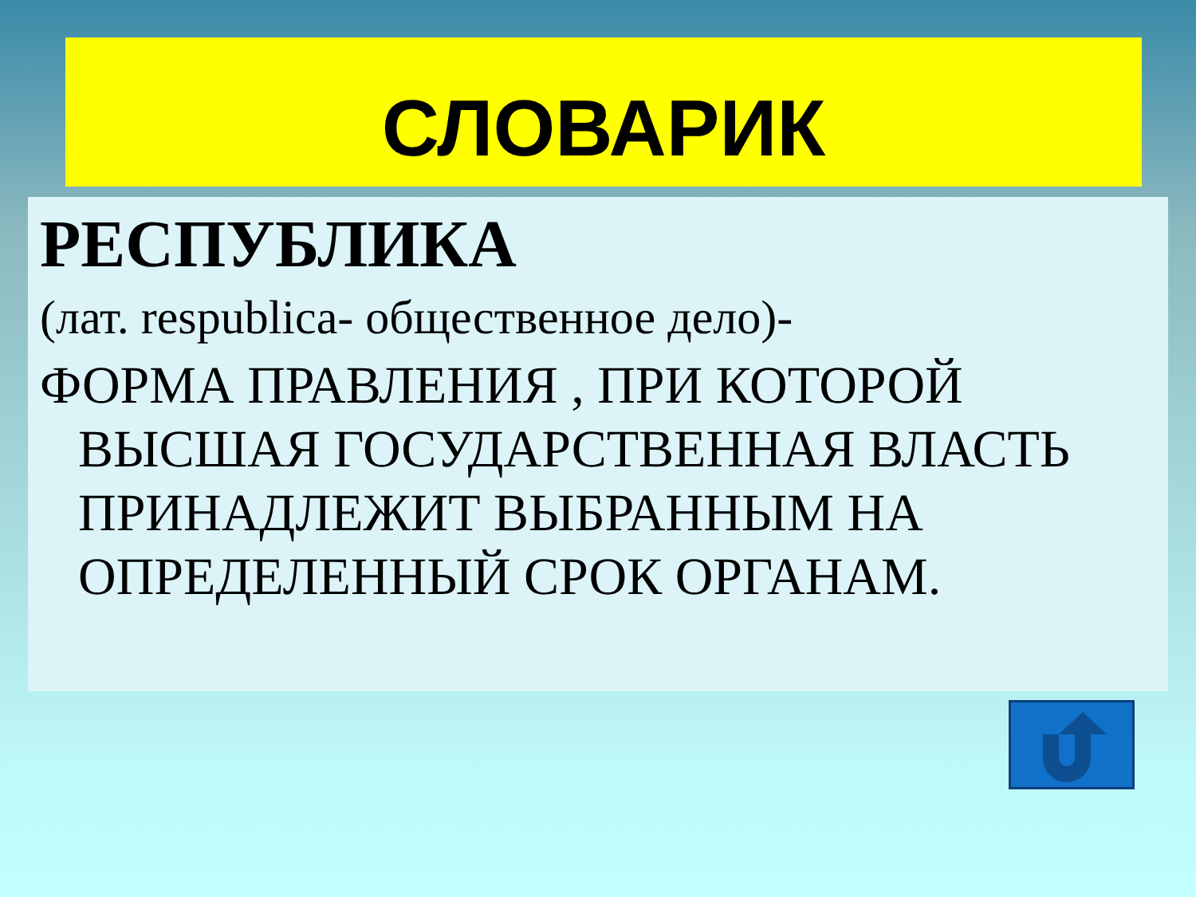СЛОВАРИК
РЕСПУБЛИКА
(лат. respublica- общественное дело)-
ФОРМА ПРАВЛЕНИЯ , ПРИ КОТОРОЙ ВЫСШАЯ ГОСУДАРСТВЕННАЯ ВЛАСТЬ ПРИНАДЛЕЖИТ ВЫБРАННЫМ НА ОПРЕДЕЛЕННЫЙ СРОК ОРГАНАМ.